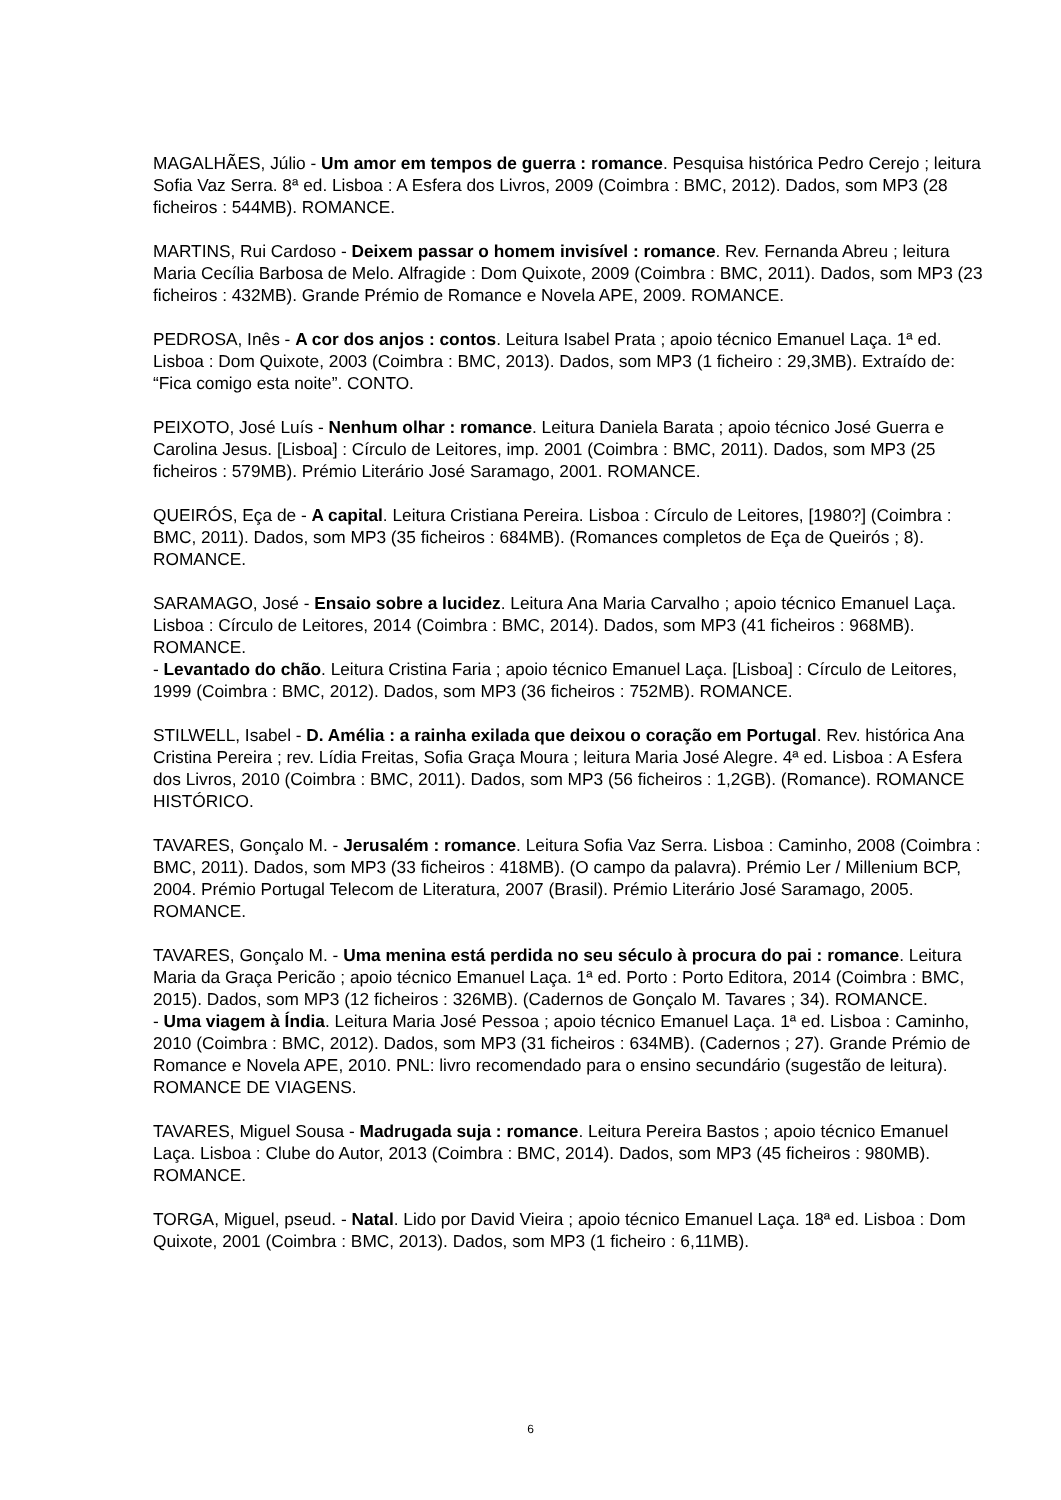MAGALHÃES, Júlio - Um amor em tempos de guerra : romance. Pesquisa histórica Pedro Cerejo ; leitura Sofia Vaz Serra. 8ª ed. Lisboa : A Esfera dos Livros, 2009 (Coimbra : BMC, 2012). Dados, som MP3 (28 ficheiros : 544MB). ROMANCE.
MARTINS, Rui Cardoso - Deixem passar o homem invisível : romance. Rev. Fernanda Abreu ; leitura Maria Cecília Barbosa de Melo. Alfragide : Dom Quixote, 2009 (Coimbra : BMC, 2011). Dados, som MP3 (23 ficheiros : 432MB). Grande Prémio de Romance e Novela APE, 2009. ROMANCE.
PEDROSA, Inês - A cor dos anjos : contos. Leitura Isabel Prata ; apoio técnico Emanuel Laça. 1ª ed. Lisboa : Dom Quixote, 2003 (Coimbra : BMC, 2013). Dados, som MP3 (1 ficheiro : 29,3MB). Extraído de: “Fica comigo esta noite”. CONTO.
PEIXOTO, José Luís - Nenhum olhar : romance. Leitura Daniela Barata ; apoio técnico José Guerra e Carolina Jesus. [Lisboa] : Círculo de Leitores, imp. 2001 (Coimbra : BMC, 2011). Dados, som MP3 (25 ficheiros : 579MB). Prémio Literário José Saramago, 2001. ROMANCE.
QUEIRÓS, Eça de - A capital. Leitura Cristiana Pereira. Lisboa : Círculo de Leitores, [1980?] (Coimbra : BMC, 2011). Dados, som MP3 (35 ficheiros : 684MB). (Romances completos de Eça de Queirós ; 8). ROMANCE.
SARAMAGO, José - Ensaio sobre a lucidez. Leitura Ana Maria Carvalho ; apoio técnico Emanuel Laça. Lisboa : Círculo de Leitores, 2014 (Coimbra : BMC, 2014). Dados, som MP3 (41 ficheiros : 968MB). ROMANCE.
- Levantado do chão. Leitura Cristina Faria ; apoio técnico Emanuel Laça. [Lisboa] : Círculo de Leitores, 1999 (Coimbra : BMC, 2012). Dados, som MP3 (36 ficheiros : 752MB). ROMANCE.
STILWELL, Isabel - D. Amélia : a rainha exilada que deixou o coração em Portugal. Rev. histórica Ana Cristina Pereira ; rev. Lídia Freitas, Sofia Graça Moura ; leitura Maria José Alegre. 4ª ed. Lisboa : A Esfera dos Livros, 2010 (Coimbra : BMC, 2011). Dados, som MP3 (56 ficheiros : 1,2GB). (Romance). ROMANCE HISTÓRICO.
TAVARES, Gonçalo M. - Jerusalém : romance. Leitura Sofia Vaz Serra. Lisboa : Caminho, 2008 (Coimbra : BMC, 2011). Dados, som MP3 (33 ficheiros : 418MB). (O campo da palavra). Prémio Ler / Millenium BCP, 2004. Prémio Portugal Telecom de Literatura, 2007 (Brasil). Prémio Literário José Saramago, 2005. ROMANCE.
TAVARES, Gonçalo M. - Uma menina está perdida no seu século à procura do pai : romance. Leitura Maria da Graça Pericão ; apoio técnico Emanuel Laça. 1ª ed. Porto : Porto Editora, 2014 (Coimbra : BMC, 2015). Dados, som MP3 (12 ficheiros : 326MB). (Cadernos de Gonçalo M. Tavares ; 34). ROMANCE.
- Uma viagem à Índia. Leitura Maria José Pessoa ; apoio técnico Emanuel Laça. 1ª ed. Lisboa : Caminho, 2010 (Coimbra : BMC, 2012). Dados, som MP3 (31 ficheiros : 634MB). (Cadernos ; 27). Grande Prémio de Romance e Novela APE, 2010. PNL: livro recomendado para o ensino secundário (sugestão de leitura). ROMANCE DE VIAGENS.
TAVARES, Miguel Sousa - Madrugada suja : romance. Leitura Pereira Bastos ; apoio técnico Emanuel Laça. Lisboa : Clube do Autor, 2013 (Coimbra : BMC, 2014). Dados, som MP3 (45 ficheiros : 980MB). ROMANCE.
TORGA, Miguel, pseud. - Natal. Lido por David Vieira ; apoio técnico Emanuel Laça. 18ª ed. Lisboa : Dom Quixote, 2001 (Coimbra : BMC, 2013). Dados, som MP3 (1 ficheiro : 6,11MB).
6